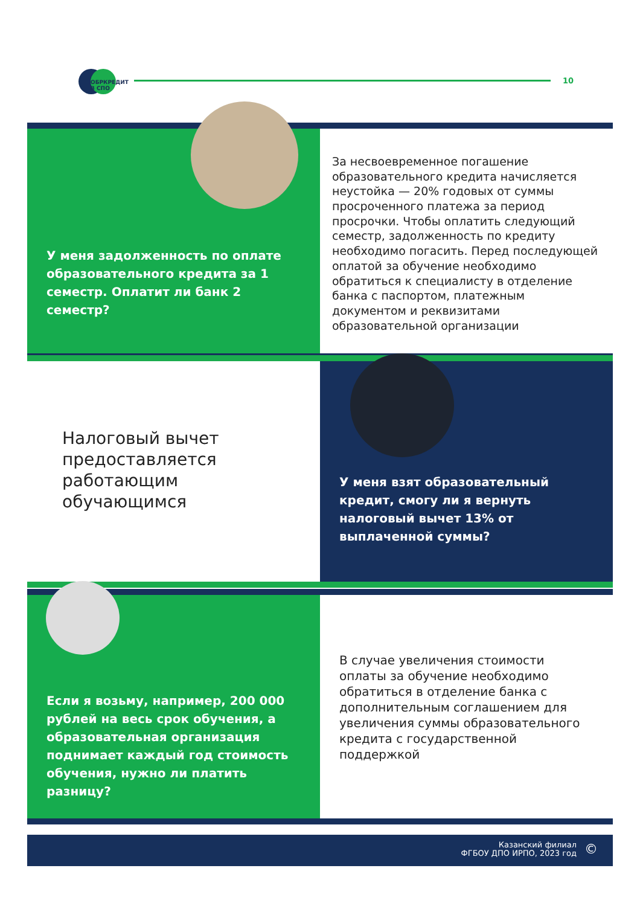ОБРКРЕДИТ
В СПО
10
У меня задолженность по оплате образовательного кредита за 1 семестр. Оплатит ли банк 2 семестр?
За несвоевременное погашение образовательного кредита начисляется неустойка — 20% годовых от суммы просроченного платежа за период просрочки. Чтобы оплатить следующий семестр, задолженность по кредиту необходимо погасить. Перед последующей оплатой за обучение необходимо обратиться к специалисту в отделение банка с паспортом, платежным документом и реквизитами образовательной организации
Налоговый вычет предоставляется работающим обучающимся
У меня взят образовательный кредит, смогу ли я вернуть налоговый вычет 13% от выплаченной суммы?
Если я возьму, например, 200 000 рублей на весь срок обучения, а образовательная организация поднимает каждый год стоимость обучения, нужно ли платить разницу?
В случае увеличения стоимости оплаты за обучение необходимо обратиться в отделение банка с дополнительным соглашением для увеличения суммы образовательного кредита с государственной поддержкой
Казанский филиал
ФГБОУ ДПО ИРПО, 2023 год
©